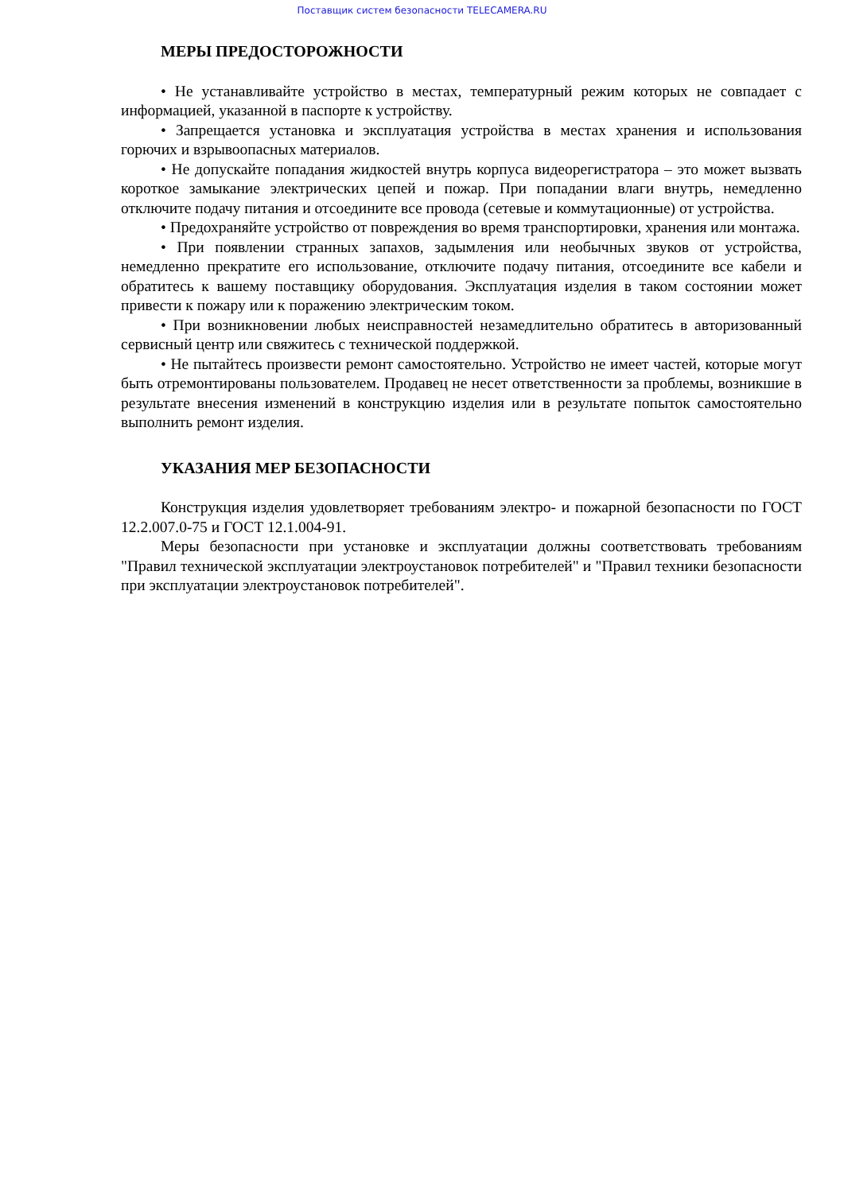Поставщик систем безопасности TELECAMERA.RU
МЕРЫ ПРЕДОСТОРОЖНОСТИ
• Не устанавливайте устройство в местах, температурный режим которых не совпадает с информацией, указанной в паспорте к устройству.
• Запрещается установка и эксплуатация устройства в местах хранения и использования горючих и взрывоопасных материалов.
• Не допускайте попадания жидкостей внутрь корпуса видеорегистратора – это может вызвать короткое замыкание электрических цепей и пожар. При попадании влаги внутрь, немедленно отключите подачу питания и отсоедините все провода (сетевые и коммутационные) от устройства.
• Предохраняйте устройство от повреждения во время транспортировки, хранения или монтажа.
• При появлении странных запахов, задымления или необычных звуков от устройства, немедленно прекратите его использование, отключите подачу питания, отсоедините все кабели и обратитесь к вашему поставщику оборудования. Эксплуатация изделия в таком состоянии может привести к пожару или к поражению электрическим током.
• При возникновении любых неисправностей незамедлительно обратитесь в авторизованный сервисный центр или свяжитесь с технической поддержкой.
• Не пытайтесь произвести ремонт самостоятельно. Устройство не имеет частей, которые могут быть отремонтированы пользователем. Продавец не несет ответственности за проблемы, возникшие в результате внесения изменений в конструкцию изделия или в результате попыток самостоятельно выполнить ремонт изделия.
УКАЗАНИЯ МЕР БЕЗОПАСНОСТИ
Конструкция изделия удовлетворяет требованиям электро- и пожарной безопасности по ГОСТ 12.2.007.0-75 и ГОСТ 12.1.004-91.
Меры безопасности при установке и эксплуатации должны соответствовать требованиям "Правил технической эксплуатации электроустановок потребителей" и "Правил техники безопасности при эксплуатации электроустановок потребителей".